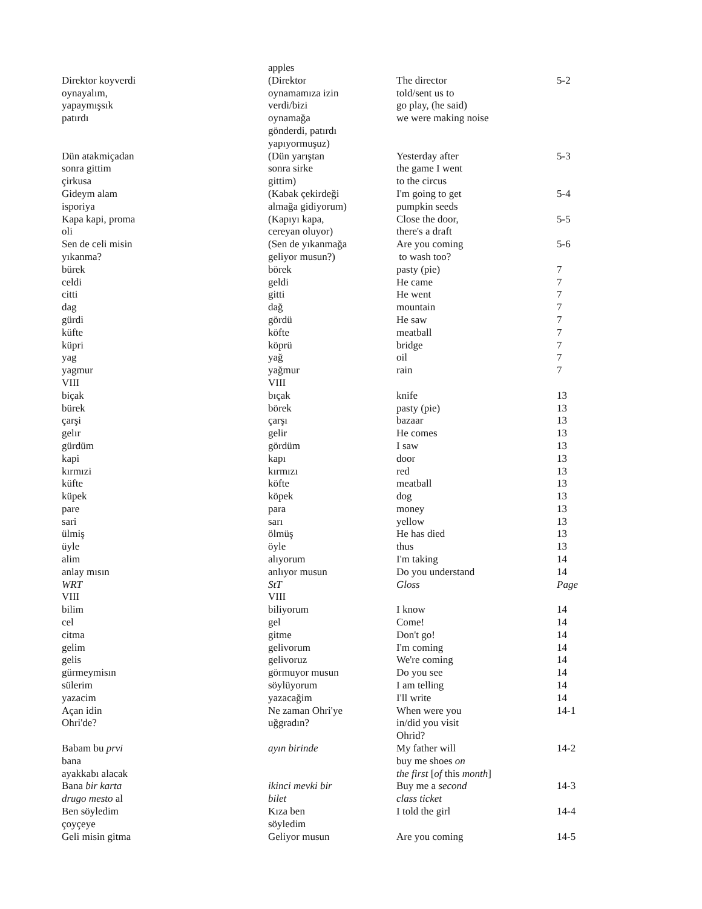| | apples | | |
| Direktor koyverdi oynayalım, yapaymışsık patırdı | (Direktor oynamamıza izin verdi/bizi oynamağa gönderdi, patırdı yapıyormuşuz) | The director told/sent us to go play, (he said) we were making noise | 5-2 |
| Dün atakmiçadan sonra gittim çirkusa | (Dün yarıştan sonra sirke gittim) | Yesterday after the game I went to the circus | 5-3 |
| Gideym alam isporiya | (Kabak çekirdeği almağa gidiyorum) | I'm going to get pumpkin seeds | 5-4 |
| Kapa kapi, proma oli | (Kapıyı kapa, cereyan oluyor) | Close the door, there's a draft | 5-5 |
| Sen de celi misin yıkanma? | (Sen de yıkanmağa geliyor musun?) | Are you coming to wash too? | 5-6 |
| bürek | börek | pasty (pie) | 7 |
| celdi | geldi | He came | 7 |
| citti | gitti | He went | 7 |
| dag | dağ | mountain | 7 |
| gürdi | gördü | He saw | 7 |
| küfte | köfte | meatball | 7 |
| küpri | köprü | bridge | 7 |
| yag | yağ | oil | 7 |
| yagmur | yağmur | rain | 7 |
| VIII | VIII | | |
| biçak | bıçak | knife | 13 |
| bürek | börek | pasty (pie) | 13 |
| çarşi | çarşı | bazaar | 13 |
| gelır | gelir | He comes | 13 |
| gürdüm | gördüm | I saw | 13 |
| kapi | kapı | door | 13 |
| kırmızi | kırmızı | red | 13 |
| küfte | köfte | meatball | 13 |
| küpek | köpek | dog | 13 |
| pare | para | money | 13 |
| sari | sarı | yellow | 13 |
| ülmiş | ölmüş | He has died | 13 |
| üyle | öyle | thus | 13 |
| alim | alıyorum | I'm taking | 14 |
| anlay mısın | anlıyor musun | Do you understand | 14 |
| WRT | StT | Gloss | Page |
| VIII | VIII | | |
| bilim | biliyorum | I know | 14 |
| cel | gel | Come! | 14 |
| citma | gitme | Don't go! | 14 |
| gelim | gelivorum | I'm coming | 14 |
| gelis | gelivoruz | We're coming | 14 |
| gürmeymisın | görmuyor musun | Do you see | 14 |
| sülerim | söylüyorum | I am telling | 14 |
| yazacim | yazacağim | I'll write | 14 |
| Açan idin Ohri'de? | Ne zaman Ohri'ye uğgradın? | When were you in/did you visit Ohrid? | 14-1 |
| Babam bu prvi bana ayakkabı alacak | ayın birinde | My father will buy me shoes on the first [ of this month ] | 14-2 |
| Bana bir karta drugo mesto al | ikinci mevki bir bilet | Buy me a second class ticket | 14-3 |
| Ben söyledim çoyçeye | Kıza ben söyledim | I told the girl | 14-4 |
| Geli misin gitma | Geliyor musun | Are you coming | 14-5 |